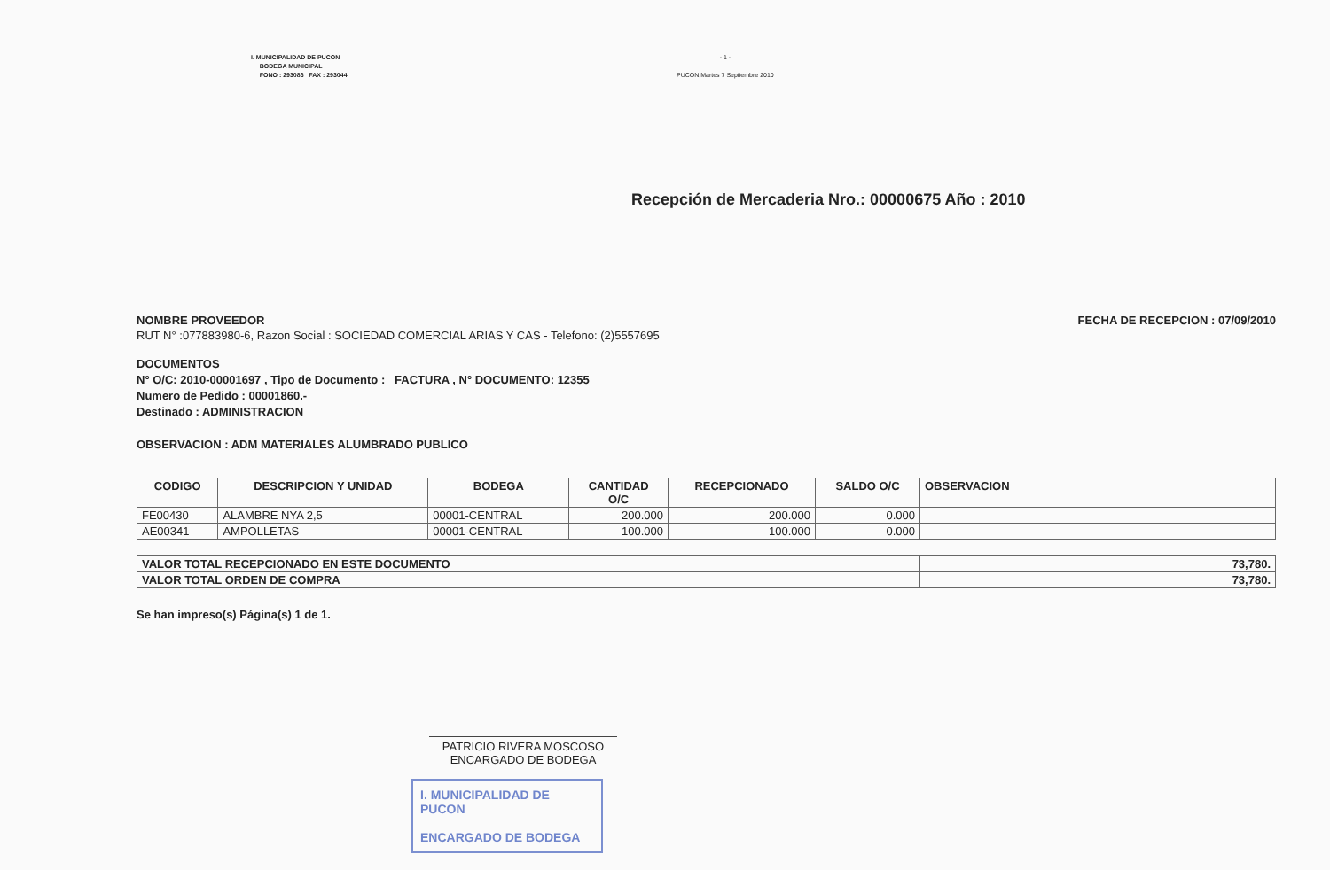I. MUNICIPALIDAD DE PUCON
BODEGA MUNICIPAL
FONO : 293086 FAX : 293044
- 1 -
PUCON,Martes 7 Septiembre 2010
Recepción de Mercaderia Nro.: 00000675 Año : 2010
NOMBRE PROVEEDOR
RUT N° :077883980-6, Razon Social : SOCIEDAD COMERCIAL ARIAS Y CAS - Telefono: (2)5557695
FECHA DE RECEPCION : 07/09/2010
DOCUMENTOS
N° O/C: 2010-00001697 , Tipo de Documento : FACTURA , N° DOCUMENTO: 12355
Numero de Pedido : 00001860.-
Destinado : ADMINISTRACION
OBSERVACION : ADM MATERIALES ALUMBRADO PUBLICO
| CODIGO | DESCRIPCION Y UNIDAD | BODEGA | CANTIDAD O/C | RECEPCIONADO | SALDO O/C | OBSERVACION |
| --- | --- | --- | --- | --- | --- | --- |
| FE00430 | ALAMBRE NYA 2,5 | 00001-CENTRAL | 200.000 | 200.000 | 0.000 | |
| AE00341 | AMPOLLETAS | 00001-CENTRAL | 100.000 | 100.000 | 0.000 | |
| VALOR TOTAL RECEPCIONADO EN ESTE DOCUMENTO | 73,780. |
| VALOR TOTAL ORDEN DE COMPRA | 73,780. |
Se han impreso(s) Página(s) 1 de 1.
PATRICIO RIVERA MOSCOSO
ENCARGADO DE BODEGA
I. MUNICIPALIDAD DE PUCON
ENCARGADO DE BODEGA